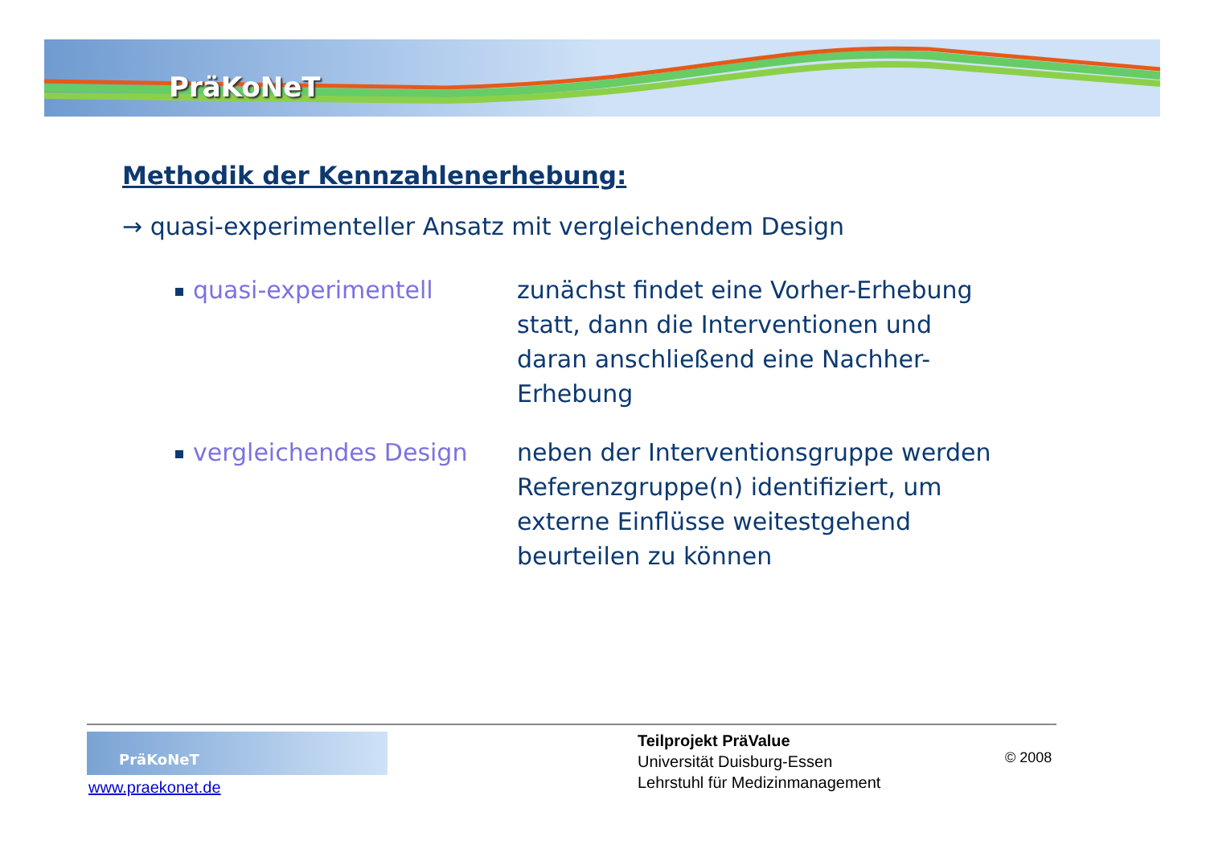PräKoNeT
Methodik der Kennzahlenerhebung:
→ quasi-experimenteller Ansatz mit vergleichendem Design
quasi-experimentell zunächst findet eine Vorher-Erhebung statt, dann die Interventionen und daran anschließend eine Nachher-Erhebung
vergleichendes Design neben der Interventionsgruppe werden Referenzgruppe(n) identifiziert, um externe Einflüsse weitestgehend beurteilen zu können
PräKoNeT
www.praekonet.de
Teilprojekt PräValue
Universität Duisburg-Essen
Lehrstuhl für Medizinmanagement
© 2008